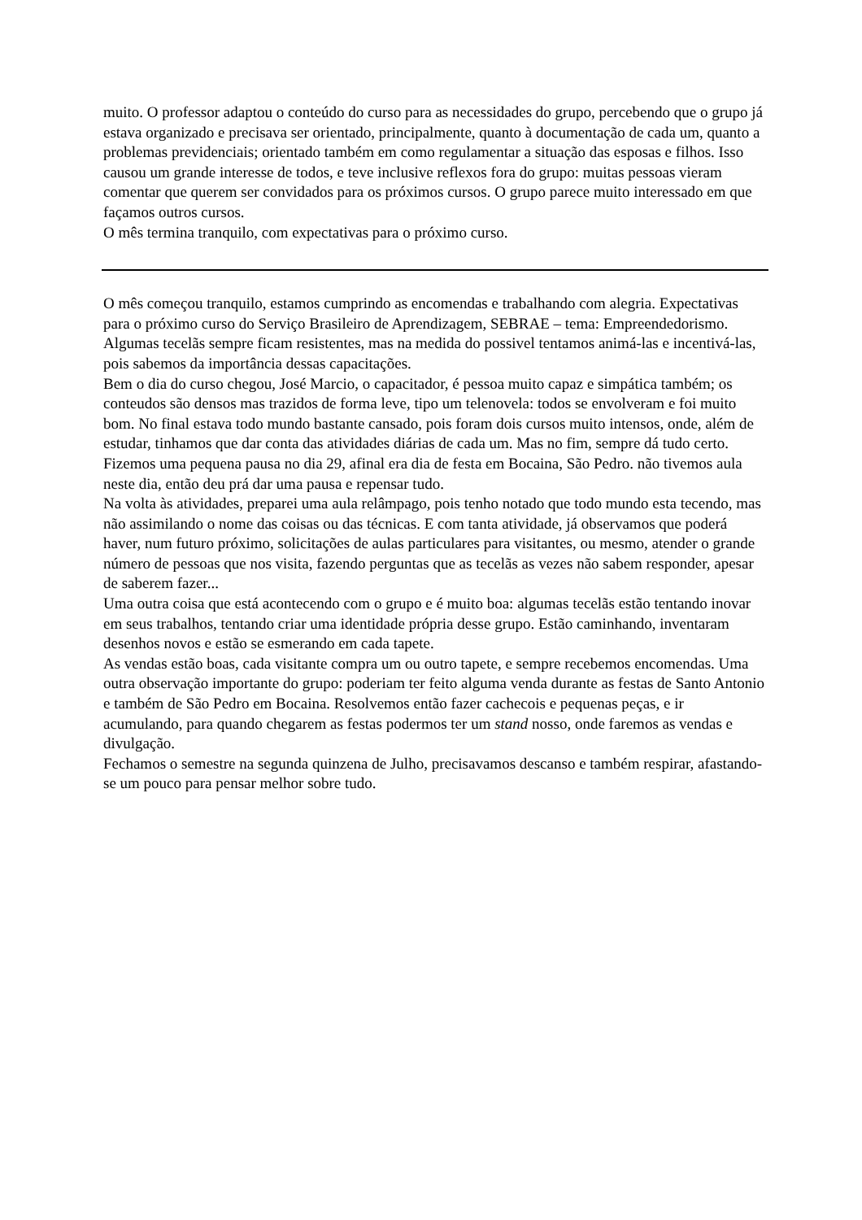muito. O professor adaptou o conteúdo do curso para as necessidades do grupo, percebendo que o grupo já estava organizado e precisava ser orientado, principalmente, quanto à documentação de cada um, quanto a problemas previdenciais; orientado também em como regulamentar a situação das esposas e filhos. Isso causou um grande interesse de todos, e teve inclusive reflexos fora do grupo: muitas pessoas vieram comentar que querem ser convidados para os próximos cursos. O grupo parece muito interessado em que façamos outros cursos.
O mês termina tranquilo, com expectativas para o próximo curso.
O mês começou tranquilo, estamos cumprindo as encomendas e trabalhando com alegria. Expectativas para o próximo curso do Serviço Brasileiro de Aprendizagem, SEBRAE – tema: Empreendedorismo. Algumas tecelãs sempre ficam resistentes, mas na medida do possivel tentamos animá-las e incentivá-las, pois sabemos da importância dessas capacitações.
Bem o dia do curso chegou, José Marcio, o capacitador, é pessoa muito capaz e simpática também; os conteudos são densos mas trazidos de forma leve, tipo um telenovela: todos se envolveram e foi muito bom. No final estava todo mundo bastante cansado, pois foram dois cursos muito intensos, onde, além de estudar, tinhamos que dar conta das atividades diárias de cada um. Mas no fim, sempre dá tudo certo.
Fizemos uma pequena pausa no dia 29, afinal era dia de festa em Bocaina, São Pedro. não tivemos aula neste dia, então deu prá dar uma pausa e repensar tudo.
Na volta às atividades, preparei uma aula relâmpago, pois tenho notado que todo mundo esta tecendo, mas não assimilando o nome das coisas ou das técnicas. E com tanta atividade, já observamos que poderá haver, num futuro próximo, solicitações de aulas particulares para visitantes, ou mesmo, atender o grande número de pessoas que nos visita, fazendo perguntas que as tecelãs as vezes não sabem responder, apesar de saberem fazer...
Uma outra coisa que está acontecendo com o grupo e é muito boa: algumas tecelãs estão tentando inovar em seus trabalhos, tentando criar uma identidade própria desse grupo. Estão caminhando, inventaram desenhos novos e estão se esmerando em cada tapete.
As vendas estão boas, cada visitante compra um ou outro tapete, e sempre recebemos encomendas. Uma outra observação importante do grupo: poderiam ter feito alguma venda durante as festas de Santo Antonio e também de São Pedro em Bocaina. Resolvemos então fazer cachecois e pequenas peças, e ir acumulando, para quando chegarem as festas podermos ter um stand nosso, onde faremos as vendas e divulgação.
Fechamos o semestre na segunda quinzena de Julho, precisavamos descanso e também respirar, afastando-se um pouco para pensar melhor sobre tudo.